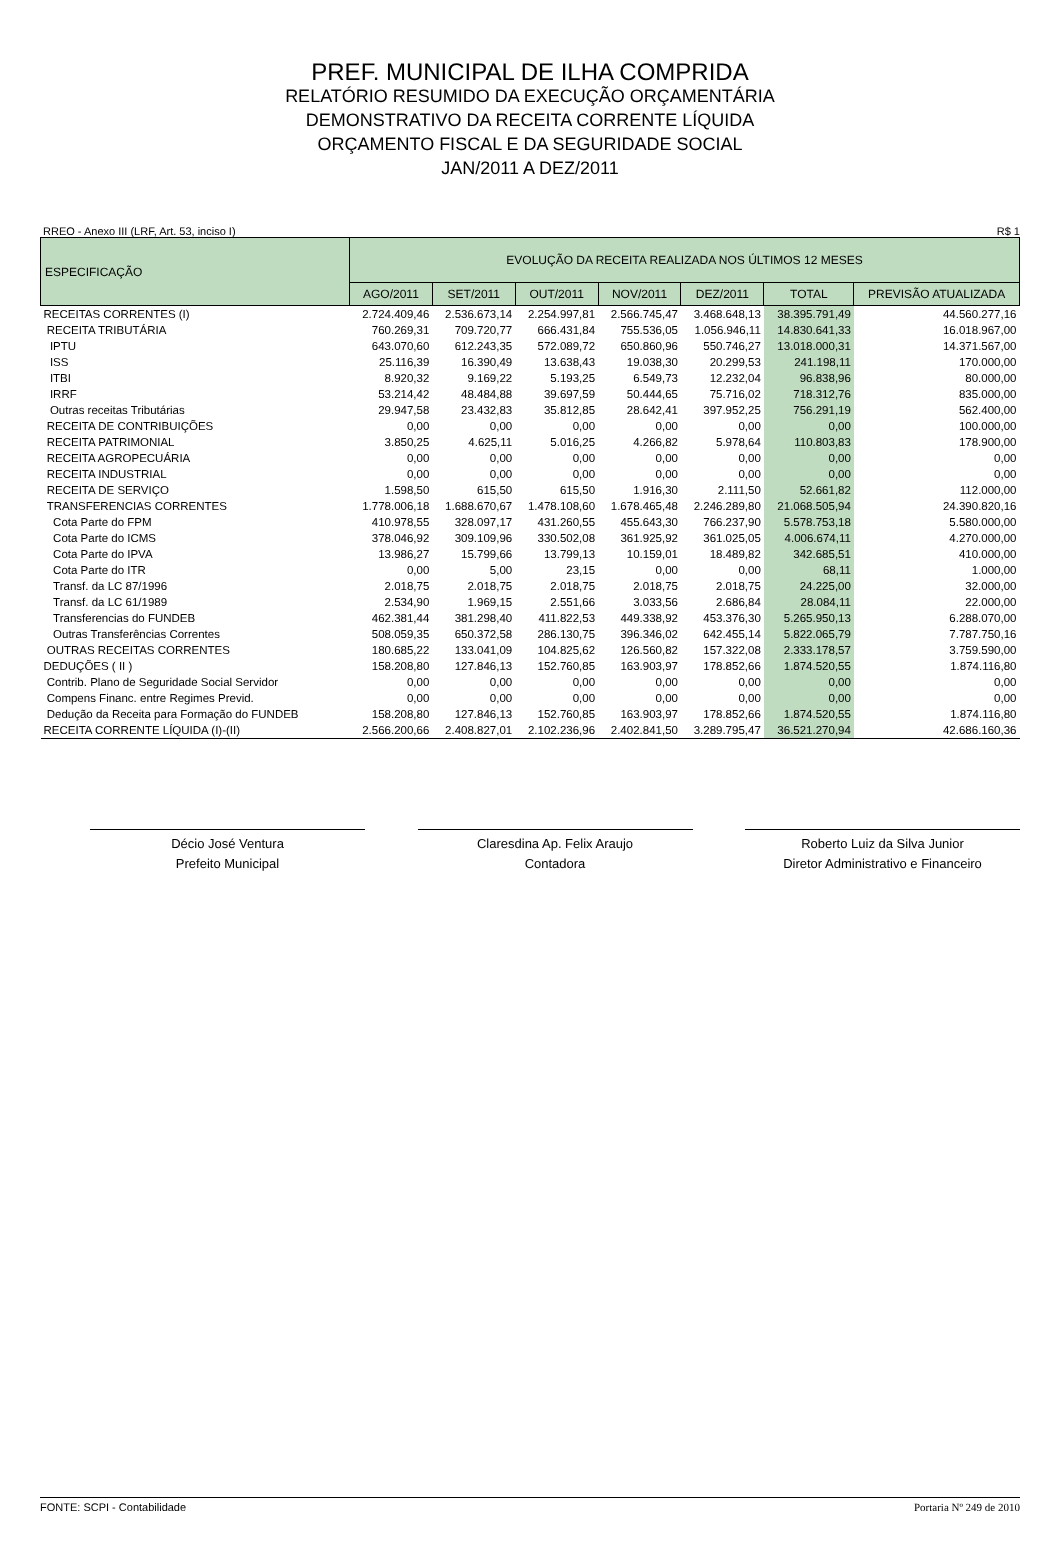PREF. MUNICIPAL DE ILHA COMPRIDA
RELATÓRIO RESUMIDO DA EXECUÇÃO ORÇAMENTÁRIA
DEMONSTRATIVO DA RECEITA CORRENTE LÍQUIDA
ORÇAMENTO FISCAL E DA SEGURIDADE SOCIAL
JAN/2011 A DEZ/2011
RREO - Anexo III (LRF, Art. 53, inciso I) R$ 1
| ESPECIFICAÇÃO | EVOLUÇÃO DA RECEITA REALIZADA NOS ÚLTIMOS 12 MESES | | | | | | |
| --- | --- | --- | --- | --- | --- | --- | --- |
| | AGO/2011 | SET/2011 | OUT/2011 | NOV/2011 | DEZ/2011 | TOTAL | PREVISÃO ATUALIZADA |
| RECEITAS CORRENTES (I) | 2.724.409,46 | 2.536.673,14 | 2.254.997,81 | 2.566.745,47 | 3.468.648,13 | 38.395.791,49 | 44.560.277,16 |
| RECEITA TRIBUTÁRIA | 760.269,31 | 709.720,77 | 666.431,84 | 755.536,05 | 1.056.946,11 | 14.830.641,33 | 16.018.967,00 |
| IPTU | 643.070,60 | 612.243,35 | 572.089,72 | 650.860,96 | 550.746,27 | 13.018.000,31 | 14.371.567,00 |
| ISS | 25.116,39 | 16.390,49 | 13.638,43 | 19.038,30 | 20.299,53 | 241.198,11 | 170.000,00 |
| ITBI | 8.920,32 | 9.169,22 | 5.193,25 | 6.549,73 | 12.232,04 | 96.838,96 | 80.000,00 |
| IRRF | 53.214,42 | 48.484,88 | 39.697,59 | 50.444,65 | 75.716,02 | 718.312,76 | 835.000,00 |
| Outras receitas Tributárias | 29.947,58 | 23.432,83 | 35.812,85 | 28.642,41 | 397.952,25 | 756.291,19 | 562.400,00 |
| RECEITA DE CONTRIBUIÇÕES | 0,00 | 0,00 | 0,00 | 0,00 | 0,00 | 0,00 | 100.000,00 |
| RECEITA PATRIMONIAL | 3.850,25 | 4.625,11 | 5.016,25 | 4.266,82 | 5.978,64 | 110.803,83 | 178.900,00 |
| RECEITA AGROPECUÁRIA | 0,00 | 0,00 | 0,00 | 0,00 | 0,00 | 0,00 | 0,00 |
| RECEITA INDUSTRIAL | 0,00 | 0,00 | 0,00 | 0,00 | 0,00 | 0,00 | 0,00 |
| RECEITA DE SERVIÇO | 1.598,50 | 615,50 | 615,50 | 1.916,30 | 2.111,50 | 52.661,82 | 112.000,00 |
| TRANSFERENCIAS CORRENTES | 1.778.006,18 | 1.688.670,67 | 1.478.108,60 | 1.678.465,48 | 2.246.289,80 | 21.068.505,94 | 24.390.820,16 |
| Cota Parte do FPM | 410.978,55 | 328.097,17 | 431.260,55 | 455.643,30 | 766.237,90 | 5.578.753,18 | 5.580.000,00 |
| Cota Parte do ICMS | 378.046,92 | 309.109,96 | 330.502,08 | 361.925,92 | 361.025,05 | 4.006.674,11 | 4.270.000,00 |
| Cota Parte do IPVA | 13.986,27 | 15.799,66 | 13.799,13 | 10.159,01 | 18.489,82 | 342.685,51 | 410.000,00 |
| Cota Parte do ITR | 0,00 | 5,00 | 23,15 | 0,00 | 0,00 | 68,11 | 1.000,00 |
| Transf. da LC 87/1996 | 2.018,75 | 2.018,75 | 2.018,75 | 2.018,75 | 2.018,75 | 24.225,00 | 32.000,00 |
| Transf. da LC 61/1989 | 2.534,90 | 1.969,15 | 2.551,66 | 3.033,56 | 2.686,84 | 28.084,11 | 22.000,00 |
| Transferencias do FUNDEB | 462.381,44 | 381.298,40 | 411.822,53 | 449.338,92 | 453.376,30 | 5.265.950,13 | 6.288.070,00 |
| Outras Transferências Correntes | 508.059,35 | 650.372,58 | 286.130,75 | 396.346,02 | 642.455,14 | 5.822.065,79 | 7.787.750,16 |
| OUTRAS RECEITAS CORRENTES | 180.685,22 | 133.041,09 | 104.825,62 | 126.560,82 | 157.322,08 | 2.333.178,57 | 3.759.590,00 |
| DEDUÇÕES ( II ) | 158.208,80 | 127.846,13 | 152.760,85 | 163.903,97 | 178.852,66 | 1.874.520,55 | 1.874.116,80 |
| Contrib. Plano de Seguridade Social Servidor | 0,00 | 0,00 | 0,00 | 0,00 | 0,00 | 0,00 | 0,00 |
| Compens Financ. entre Regimes Previd. | 0,00 | 0,00 | 0,00 | 0,00 | 0,00 | 0,00 | 0,00 |
| Dedução da Receita para Formação do FUNDEB | 158.208,80 | 127.846,13 | 152.760,85 | 163.903,97 | 178.852,66 | 1.874.520,55 | 1.874.116,80 |
| RECEITA CORRENTE LÍQUIDA (I)-(II) | 2.566.200,66 | 2.408.827,01 | 2.102.236,96 | 2.402.841,50 | 3.289.795,47 | 36.521.270,94 | 42.686.160,36 |
Décio José Ventura
Prefeito Municipal
Claresdina Ap. Felix Araujo
Contadora
Roberto Luiz da Silva Junior
Diretor Administrativo e Financeiro
FONTE: SCPI - Contabilidade Portaria Nº 249 de 2010